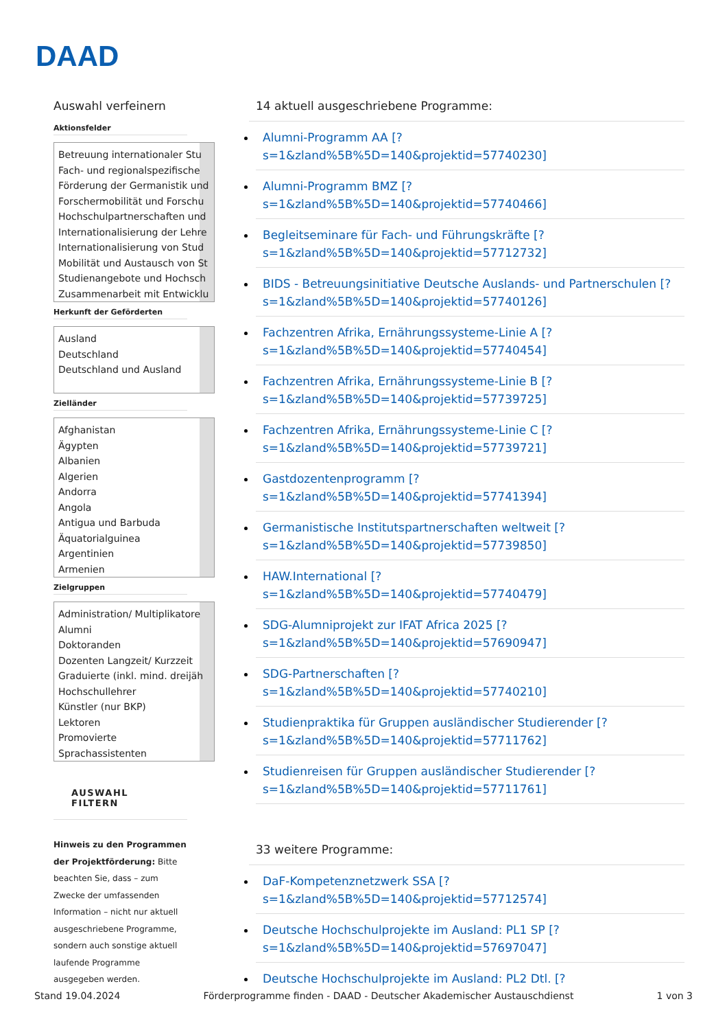DAAD
Auswahl verfeinern
Aktionsfelder
Betreuung internationaler Stu
Fach- und regionalspezifische
Förderung der Germanistik und
Forschermobilität und Forschu
Hochschulpartnerschaften und
Internationalisierung der Lehre
Internationalisierung von Stud
Mobilität und Austausch von St
Studienangebote und Hochsch
Zusammenarbeit mit Entwicklu
Herkunft der Geförderten
Ausland
Deutschland
Deutschland und Ausland
Zielländer
Afghanistan
Ägypten
Albanien
Algerien
Andorra
Angola
Antigua und Barbuda
Äquatorialguinea
Argentinien
Armenien
Zielgruppen
Administration/ Multiplikatore
Alumni
Doktoranden
Dozenten Langzeit/ Kurzzeit
Graduierte (inkl. mind. dreijäh
Hochschullehrer
Künstler (nur BKP)
Lektoren
Promovierte
Sprachassistenten
AUSWAHL FILTERN
Hinweis zu den Programmen der Projektförderung: Bitte beachten Sie, dass – zum Zwecke der umfassenden Information – nicht nur aktuell ausgeschriebene Programme, sondern auch sonstige aktuell laufende Programme ausgegeben werden.
14 aktuell ausgeschriebene Programme:
Alumni-Programm AA [?
s=1&zland%5B%5D=140&projektid=57740230]
Alumni-Programm BMZ [?
s=1&zland%5B%5D=140&projektid=57740466]
Begleitseminare für Fach- und Führungskräfte [?
s=1&zland%5B%5D=140&projektid=57712732]
BIDS - Betreuungsinitiative Deutsche Auslands- und Partnerschulen [?
s=1&zland%5B%5D=140&projektid=57740126]
Fachzentren Afrika, Ernährungssysteme-Linie A [?
s=1&zland%5B%5D=140&projektid=57740454]
Fachzentren Afrika, Ernährungssysteme-Linie B [?
s=1&zland%5B%5D=140&projektid=57739725]
Fachzentren Afrika, Ernährungssysteme-Linie C [?
s=1&zland%5B%5D=140&projektid=57739721]
Gastdozentenprogramm [?
s=1&zland%5B%5D=140&projektid=57741394]
Germanistische Institutspartnerschaften weltweit [?
s=1&zland%5B%5D=140&projektid=57739850]
HAW.International [?
s=1&zland%5B%5D=140&projektid=57740479]
SDG-Alumniprojekt zur IFAT Africa 2025 [?
s=1&zland%5B%5D=140&projektid=57690947]
SDG-Partnerschaften [?
s=1&zland%5B%5D=140&projektid=57740210]
Studienpraktika für Gruppen ausländischer Studierender [?
s=1&zland%5B%5D=140&projektid=57711762]
Studienreisen für Gruppen ausländischer Studierender [?
s=1&zland%5B%5D=140&projektid=57711761]
33 weitere Programme:
DaF-Kompetenznetzwerk SSA [?
s=1&zland%5B%5D=140&projektid=57712574]
Deutsche Hochschulprojekte im Ausland: PL1 SP [?
s=1&zland%5B%5D=140&projektid=57697047]
Deutsche Hochschulprojekte im Ausland: PL2 Dtl. [?
Stand 19.04.2024 Förderprogramme finden - DAAD - Deutscher Akademischer Austauschdienst 1 von 3